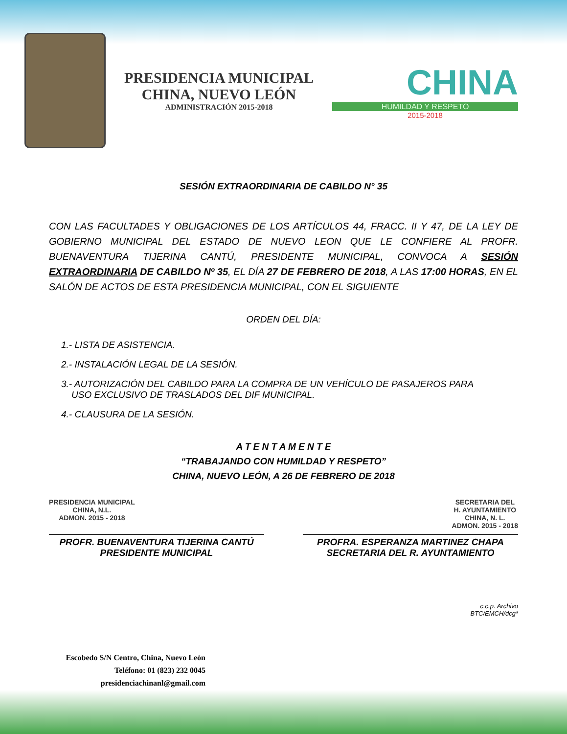PRESIDENCIA MUNICIPAL
CHINA, NUEVO LEÓN
ADMINISTRACIÓN 2015-2018
CHINA
HUMILDAD Y RESPETO
2015-2018
SESIÓN EXTRAORDINARIA DE CABILDO N° 35
CON LAS FACULTADES Y OBLIGACIONES DE LOS ARTÍCULOS 44, FRACC. II Y 47, DE LA LEY DE GOBIERNO MUNICIPAL DEL ESTADO DE NUEVO LEON QUE LE CONFIERE AL PROFR. BUENAVENTURA TIJERINA CANTÚ, PRESIDENTE MUNICIPAL, CONVOCA A SESIÓN EXTRAORDINARIA DE CABILDO Nº 35, EL DÍA 27 DE FEBRERO DE 2018, A LAS 17:00 HORAS, EN EL SALÓN DE ACTOS DE ESTA PRESIDENCIA MUNICIPAL, CON EL SIGUIENTE
ORDEN DEL DÍA:
1.- LISTA DE ASISTENCIA.
2.- INSTALACIÓN LEGAL DE LA SESIÓN.
3.- AUTORIZACIÓN DEL CABILDO PARA LA COMPRA DE UN VEHÍCULO DE PASAJEROS PARA
USO EXCLUSIVO DE TRASLADOS DEL DIF MUNICIPAL.
4.- CLAUSURA DE LA SESIÓN.
A T E N T A M E N T E
“TRABAJANDO CON HUMILDAD Y RESPETO”
CHINA, NUEVO LEÓN, A 26 DE FEBRERO DE 2018
PRESIDENCIA MUNICIPAL
CHINA, N.L.
ADMON. 2015 - 2018 SECRETARIA DEL
H. AYUNTAMIENTO
CHINA, N. L.
ADMON. 2015 - 2018
PROFR. BUENAVENTURA TIJERINA CANTÚ
PRESIDENTE MUNICIPAL
PROFRA. ESPERANZA MARTINEZ CHAPA
SECRETARIA DEL R. AYUNTAMIENTO
c.c.p. Archivo
BTC/EMCH/dcg*
Escobedo S/N Centro, China, Nuevo León
Teléfono: 01 (823) 232 0045
presidenciachinanl@gmail.com